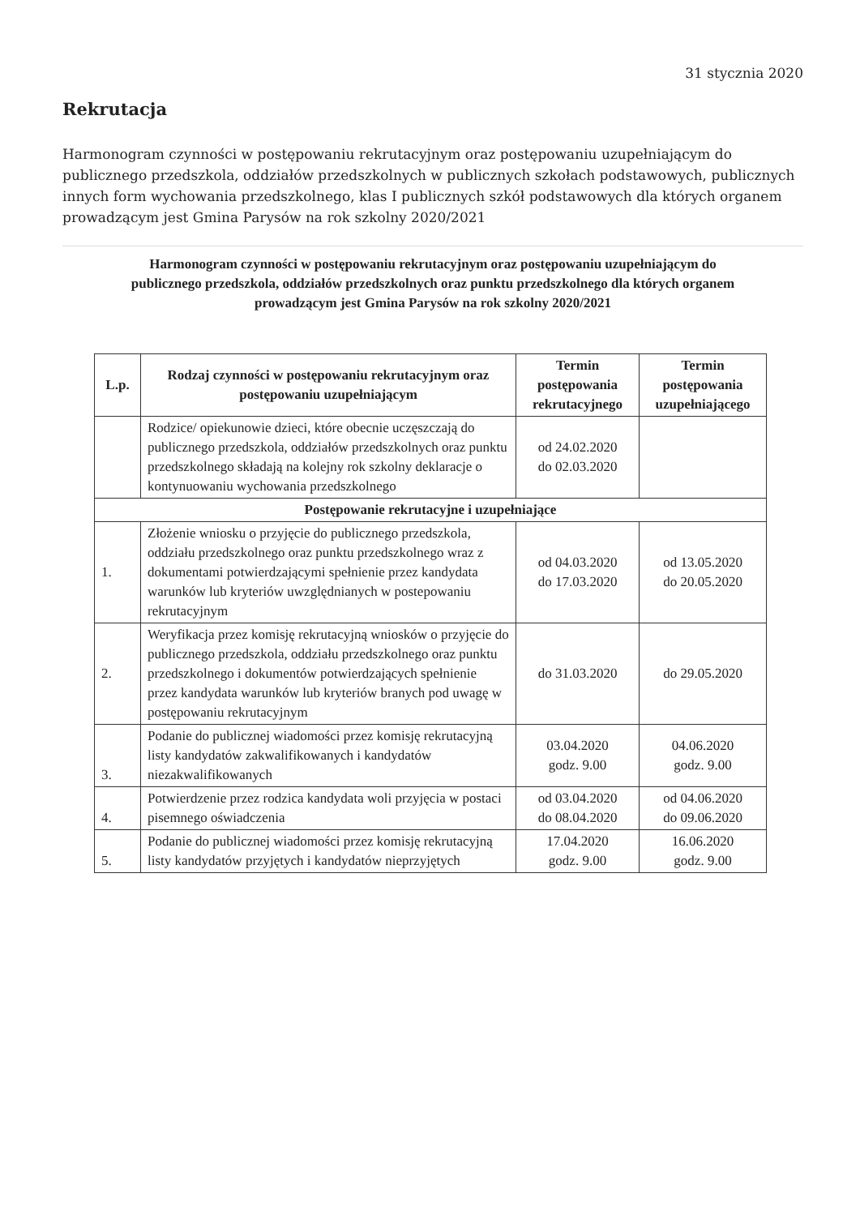31 stycznia 2020
Rekrutacja
Harmonogram czynności w postępowaniu rekrutacyjnym oraz postępowaniu uzupełniającym do publicznego przedszkola, oddziałów przedszkolnych w publicznych szkołach podstawowych, publicznych innych form wychowania przedszkolnego, klas I publicznych szkół podstawowych dla których organem prowadzącym jest Gmina Parysów na rok szkolny 2020/2021
Harmonogram czynności w postępowaniu rekrutacyjnym oraz postępowaniu uzupełniającym do publicznego przedszkola, oddziałów przedszkolnych oraz punktu przedszkolnego dla których organem prowadzącym jest Gmina Parysów na rok szkolny 2020/2021
| L.p. | Rodzaj czynności w postępowaniu rekrutacyjnym oraz postępowaniu uzupełniającym | Termin postępowania rekrutacyjnego | Termin postępowania uzupełniającego |
| --- | --- | --- | --- |
| | Rodzice/ opiekunowie dzieci, które obecnie uczęszczają do publicznego przedszkola, oddziałów przedszkolnych oraz punktu przedszkolnego składają na kolejny rok szkolny deklaracje o kontynuowaniu wychowania przedszkolnego | od 24.02.2020 do 02.03.2020 | |
| Postępowanie rekrutacyjne i uzupełniające | | | |
| 1. | Złożenie wniosku o przyjęcie do publicznego przedszkola, oddziału przedszkolnego oraz punktu przedszkolnego wraz z dokumentami potwierdzającymi spełnienie przez kandydata warunków lub kryteriów uwzględnianych w postepowaniu rekrutacyjnym | od 04.03.2020 do 17.03.2020 | od 13.05.2020 do 20.05.2020 |
| 2. | Weryfikacja przez komisję rekrutacyjną wniosków o przyjęcie do publicznego przedszkola, oddziału przedszkolnego oraz punktu przedszkolnego i dokumentów potwierdzających spełnienie przez kandydata warunków lub kryteriów branych pod uwagę w postępowaniu rekrutacyjnym | do 31.03.2020 | do 29.05.2020 |
| 3. | Podanie do publicznej wiadomości przez komisję rekrutacyjną listy kandydatów zakwalifikowanych i kandydatów niezakwalifikowanych | 03.04.2020 godz. 9.00 | 04.06.2020 godz. 9.00 |
| 4. | Potwierdzenie przez rodzica kandydata woli przyjęcia w postaci pisemnego oświadczenia | od 03.04.2020 do 08.04.2020 | od 04.06.2020 do 09.06.2020 |
| 5. | Podanie do publicznej wiadomości przez komisję rekrutacyjną listy kandydatów przyjętych i kandydatów nieprzyjętych | 17.04.2020 godz. 9.00 | 16.06.2020 godz. 9.00 |